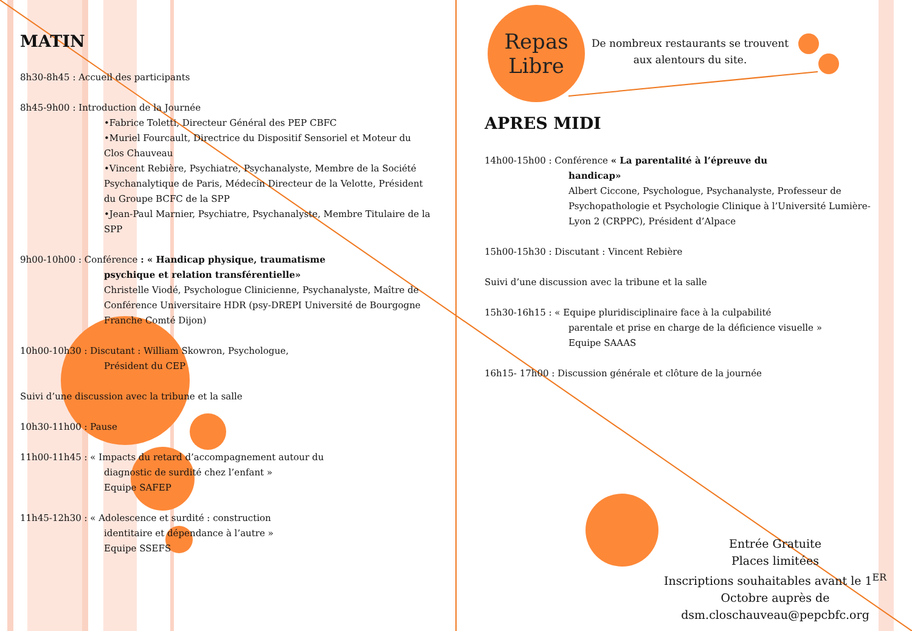MATIN
8h30-8h45 : Accueil des participants
8h45-9h00 : Introduction de la Journée
•Fabrice Toletti, Directeur Général des PEP CBFC
•Muriel Fourcault, Directrice du Dispositif Sensoriel et Moteur du Clos Chauveau
•Vincent Rebière, Psychiatre, Psychanalyste, Membre de la Société Psychanalytique de Paris, Médecin Directeur de la Velotte, Président du Groupe BCFC de la SPP
•Jean-Paul Marnier, Psychiatre, Psychanalyste, Membre Titulaire de la SPP
9h00-10h00 : Conférence : « Handicap physique, traumatisme
psychique et relation transférentielle»
Christelle Viodé, Psychologue Clinicienne, Psychanalyste, Maître de Conférence Universitaire HDR (psy-DREPI Université de Bourgogne Franche Comté Dijon)
10h00-10h30 : Discutant : William Skowron, Psychologue,
Président du CEP
Suivi d’une discussion avec la tribune et la salle
10h30-11h00 : Pause
11h00-11h45 : « Impacts du retard d’accompagnement autour du
diagnostic de surdité chez l’enfant »
Equipe SAFEP
11h45-12h30 : « Adolescence et surdité : construction
identitaire et dépendance à l’autre »
Equipe SSEFS
Repas Libre
De nombreux restaurants se trouvent aux alentours du site.
APRES MIDI
14h00-15h00 : Conférence « La parentalité à l’épreuve du
handicap»
Albert Ciccone, Psychologue, Psychanalyste, Professeur de Psychopathologie et Psychologie Clinique à l’Université Lumière-Lyon 2 (CRPPC), Président d’Alpace
15h00-15h30 : Discutant : Vincent Rebière
Suivi d’une discussion avec la tribune et la salle
15h30-16h15 : « Equipe pluridisciplinaire face à la culpabilité
parentale et prise en charge de la déficience visuelle »
Equipe SAAAS
16h15- 17h00 : Discussion générale et clôture de la journée
Entrée Gratuite
Places limitées
Inscriptions souhaitables avant le 1<sup>ER</sup> Octobre auprès de dsm.closchauveau@pepcbfc.org